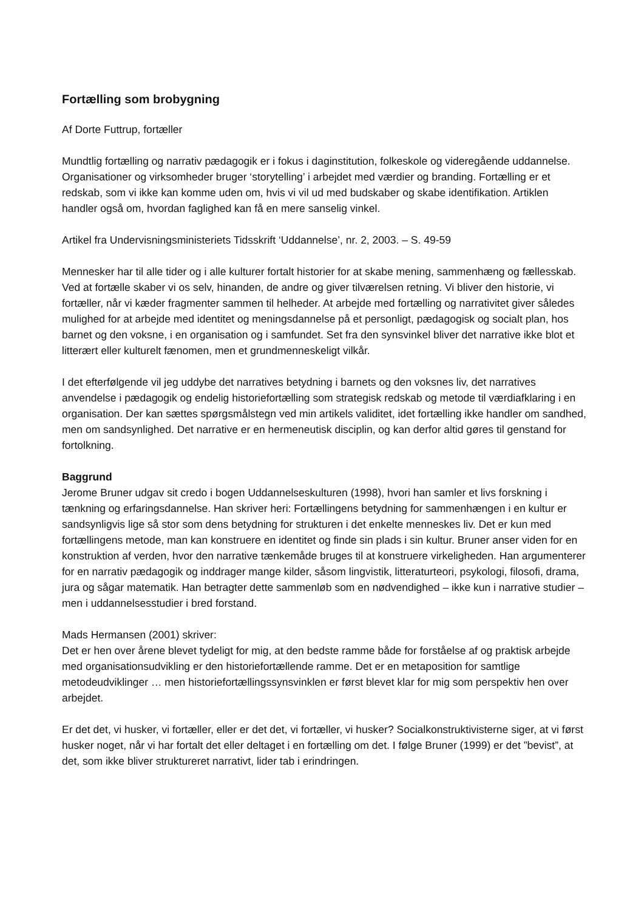Fortælling som brobygning
Af Dorte Futtrup, fortæller
Mundtlig fortælling og narrativ pædagogik er i fokus i daginstitution, folkeskole og videregående uddannelse. Organisationer og virksomheder bruger ‘storytelling’ i arbejdet med værdier og branding. Fortælling er et redskab, som vi ikke kan komme uden om, hvis vi vil ud med budskaber og skabe identifikation. Artiklen handler også om, hvordan faglighed kan få en mere sanselig vinkel.
Artikel fra Undervisningsministeriets Tidsskrift ‘Uddannelse’, nr. 2, 2003. – S. 49-59
Mennesker har til alle tider og i alle kulturer fortalt historier for at skabe mening, sammenhæng og fællesskab. Ved at fortælle skaber vi os selv, hinanden, de andre og giver tilværelsen retning. Vi bliver den historie, vi fortæller, når vi kæder fragmenter sammen til helheder. At arbejde med fortælling og narrativitet giver således mulighed for at arbejde med identitet og meningsdannelse på et personligt, pædagogisk og socialt plan, hos barnet og den voksne, i en organisation og i samfundet. Set fra den synsvinkel bliver det narrative ikke blot et litterært eller kulturelt fænomen, men et grundmenneskeligt vilkår.
I det efterfølgende vil jeg uddybe det narratives betydning i barnets og den voksnes liv, det narratives anvendelse i pædagogik og endelig historiefortælling som strategisk redskab og metode til værdiafklaring i en organisation. Der kan sættes spørgsmålstegn ved min artikels validitet, idet fortælling ikke handler om sandhed, men om sandsynlighed. Det narrative er en hermeneutisk disciplin, og kan derfor altid gøres til genstand for fortolkning.
Baggrund
Jerome Bruner udgav sit credo i bogen Uddannelseskulturen (1998), hvori han samler et livs forskning i tænkning og erfaringsdannelse. Han skriver heri: Fortællingens betydning for sammenhængen i en kultur er sandsynligvis lige så stor som dens betydning for strukturen i det enkelte menneskes liv. Det er kun med fortællingens metode, man kan konstruere en identitet og finde sin plads i sin kultur. Bruner anser viden for en konstruktion af verden, hvor den narrative tænkemåde bruges til at konstruere virkeligheden. Han argumenterer for en narrativ pædagogik og inddrager mange kilder, såsom lingvistik, litteraturteori, psykologi, filosofi, drama, jura og sågar matematik. Han betragter dette sammenløb som en nødvendighed – ikke kun i narrative studier – men i uddannelsesstudier i bred forstand.
Mads Hermansen (2001) skriver:
Det er hen over årene blevet tydeligt for mig, at den bedste ramme både for forståelse af og praktisk arbejde med organisationsudvikling er den historiefortællende ramme. Det er en metaposition for samtlige metodeudviklinger … men historiefortællingssynsvinklen er først blevet klar for mig som perspektiv hen over arbejdet.
Er det det, vi husker, vi fortæller, eller er det det, vi fortæller, vi husker? Socialkonstruktivisterne siger, at vi først husker noget, når vi har fortalt det eller deltaget i en fortælling om det. I følge Bruner (1999) er det ”bevist”, at det, som ikke bliver struktureret narrativt, lider tab i erindringen.